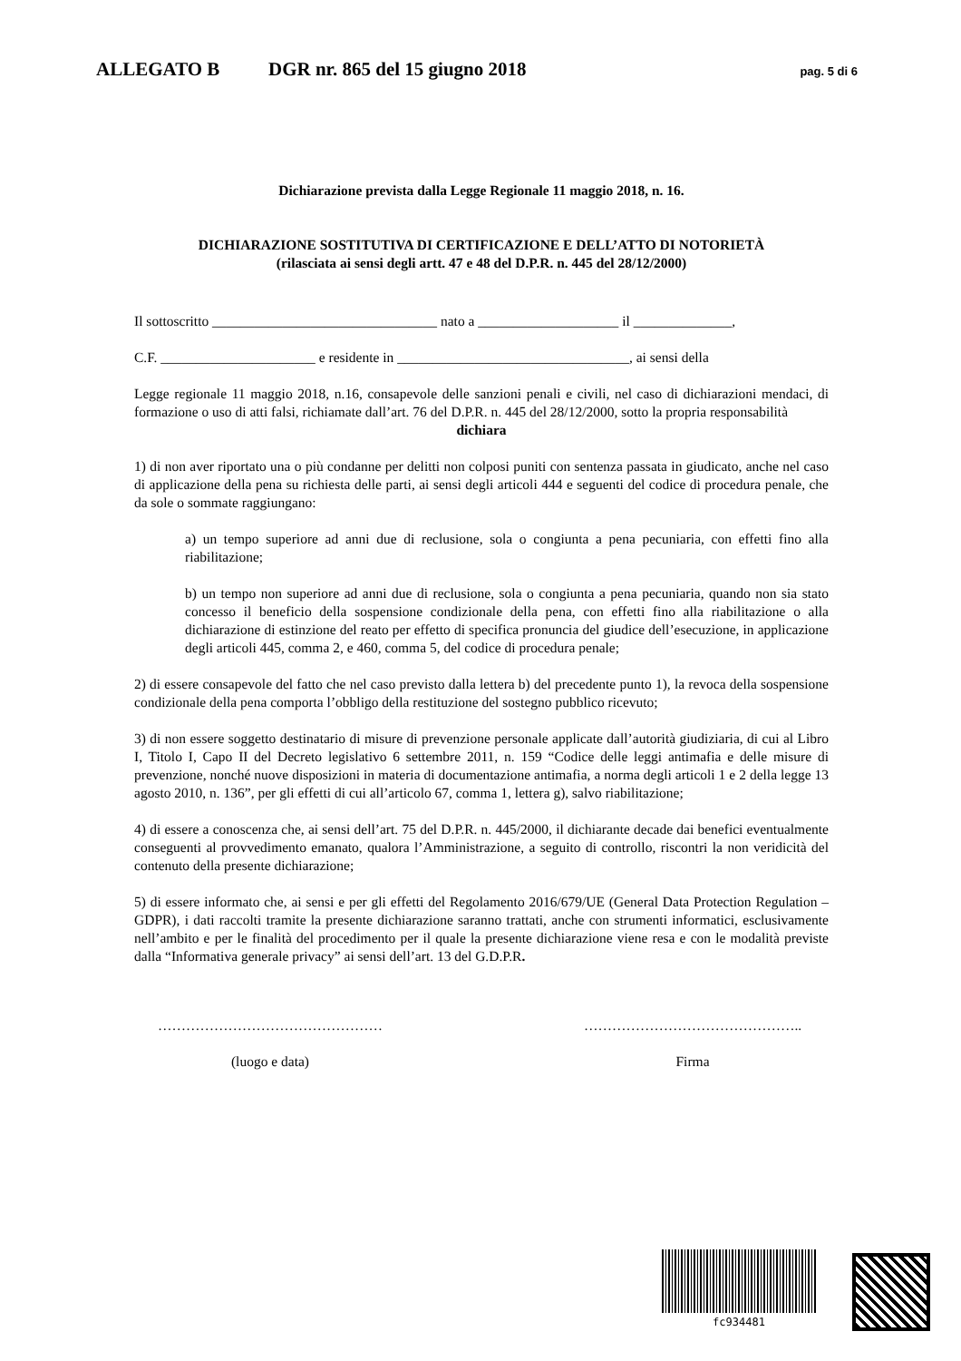ALLEGATO B DGR nr. 865 del 15 giugno 2018 pag. 5 di 6
Dichiarazione prevista dalla Legge Regionale 11 maggio 2018, n. 16.
DICHIARAZIONE SOSTITUTIVA DI CERTIFICAZIONE E DELL’ATTO DI NOTORIETÀ
(rilasciata ai sensi degli artt. 47 e 48 del D.P.R. n. 445 del 28/12/2000)
Il sottoscritto ________________________________ nato a ____________________ il ______________,
C.F. ______________________ e residente in _________________________________, ai sensi della
Legge regionale 11 maggio 2018, n.16, consapevole delle sanzioni penali e civili, nel caso di dichiarazioni mendaci, di formazione o uso di atti falsi, richiamate dall’art. 76 del D.P.R. n. 445 del 28/12/2000, sotto la propria responsabilità
dichiara
1) di non aver riportato una o più condanne per delitti non colposi puniti con sentenza passata in giudicato, anche nel caso di applicazione della pena su richiesta delle parti, ai sensi degli articoli 444 e seguenti del codice di procedura penale, che da sole o sommate raggiungano:
a) un tempo superiore ad anni due di reclusione, sola o congiunta a pena pecuniaria, con effetti fino alla riabilitazione;
b) un tempo non superiore ad anni due di reclusione, sola o congiunta a pena pecuniaria, quando non sia stato concesso il beneficio della sospensione condizionale della pena, con effetti fino alla riabilitazione o alla dichiarazione di estinzione del reato per effetto di specifica pronuncia del giudice dell’esecuzione, in applicazione degli articoli 445, comma 2, e 460, comma 5, del codice di procedura penale;
2) di essere consapevole del fatto che nel caso previsto dalla lettera b) del precedente punto 1), la revoca della sospensione condizionale della pena comporta l’obbligo della restituzione del sostegno pubblico ricevuto;
3) di non essere soggetto destinatario di misure di prevenzione personale applicate dall’autorità giudiziaria, di cui al Libro I, Titolo I, Capo II del Decreto legislativo 6 settembre 2011, n. 159 “Codice delle leggi antimafia e delle misure di prevenzione, nonché nuove disposizioni in materia di documentazione antimafia, a norma degli articoli 1 e 2 della legge 13 agosto 2010, n. 136”, per gli effetti di cui all’articolo 67, comma 1, lettera g), salvo riabilitazione;
4) di essere a conoscenza che, ai sensi dell’art. 75 del D.P.R. n. 445/2000, il dichiarante decade dai benefici eventualmente conseguenti al provvedimento emanato, qualora l’Amministrazione, a seguito di controllo, riscontri la non veridicità del contenuto della presente dichiarazione;
5) di essere informato che, ai sensi e per gli effetti del Regolamento 2016/679/UE (General Data Protection Regulation – GDPR), i dati raccolti tramite la presente dichiarazione saranno trattati, anche con strumenti informatici, esclusivamente nell’ambito e per le finalità del procedimento per il quale la presente dichiarazione viene resa e con le modalità previste dalla “Informativa generale privacy” ai sensi dell’art. 13 del G.D.P.R.
…………………………………………
(luogo e data)
………………………………………..
Firma
fc934481